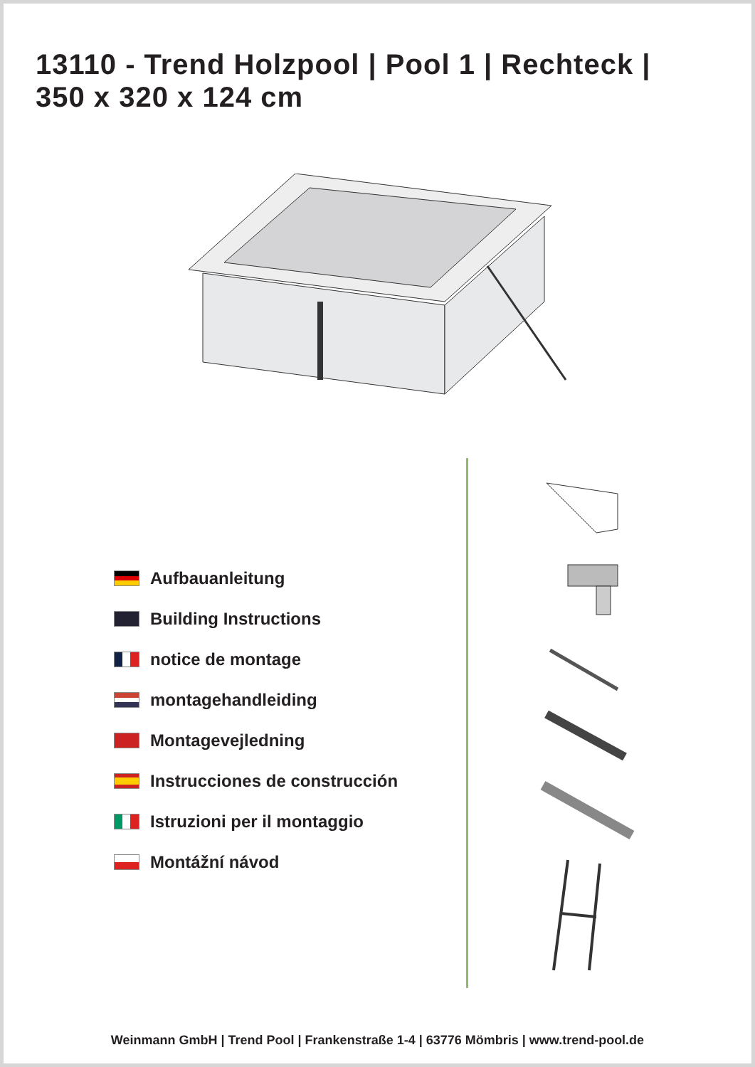13110 - Trend Holzpool | Pool 1 | Rechteck |
350 x 320 x 124 cm
Aufbauanleitung
Building Instructions
notice de montage
montagehandleiding
Montagevejledning
Instrucciones de construcción
Istruzioni per il montaggio
Montážní návod
Weinmann GmbH | Trend Pool | Frankenstraße 1-4 | 63776 Mömbris | www.trend-pool.de